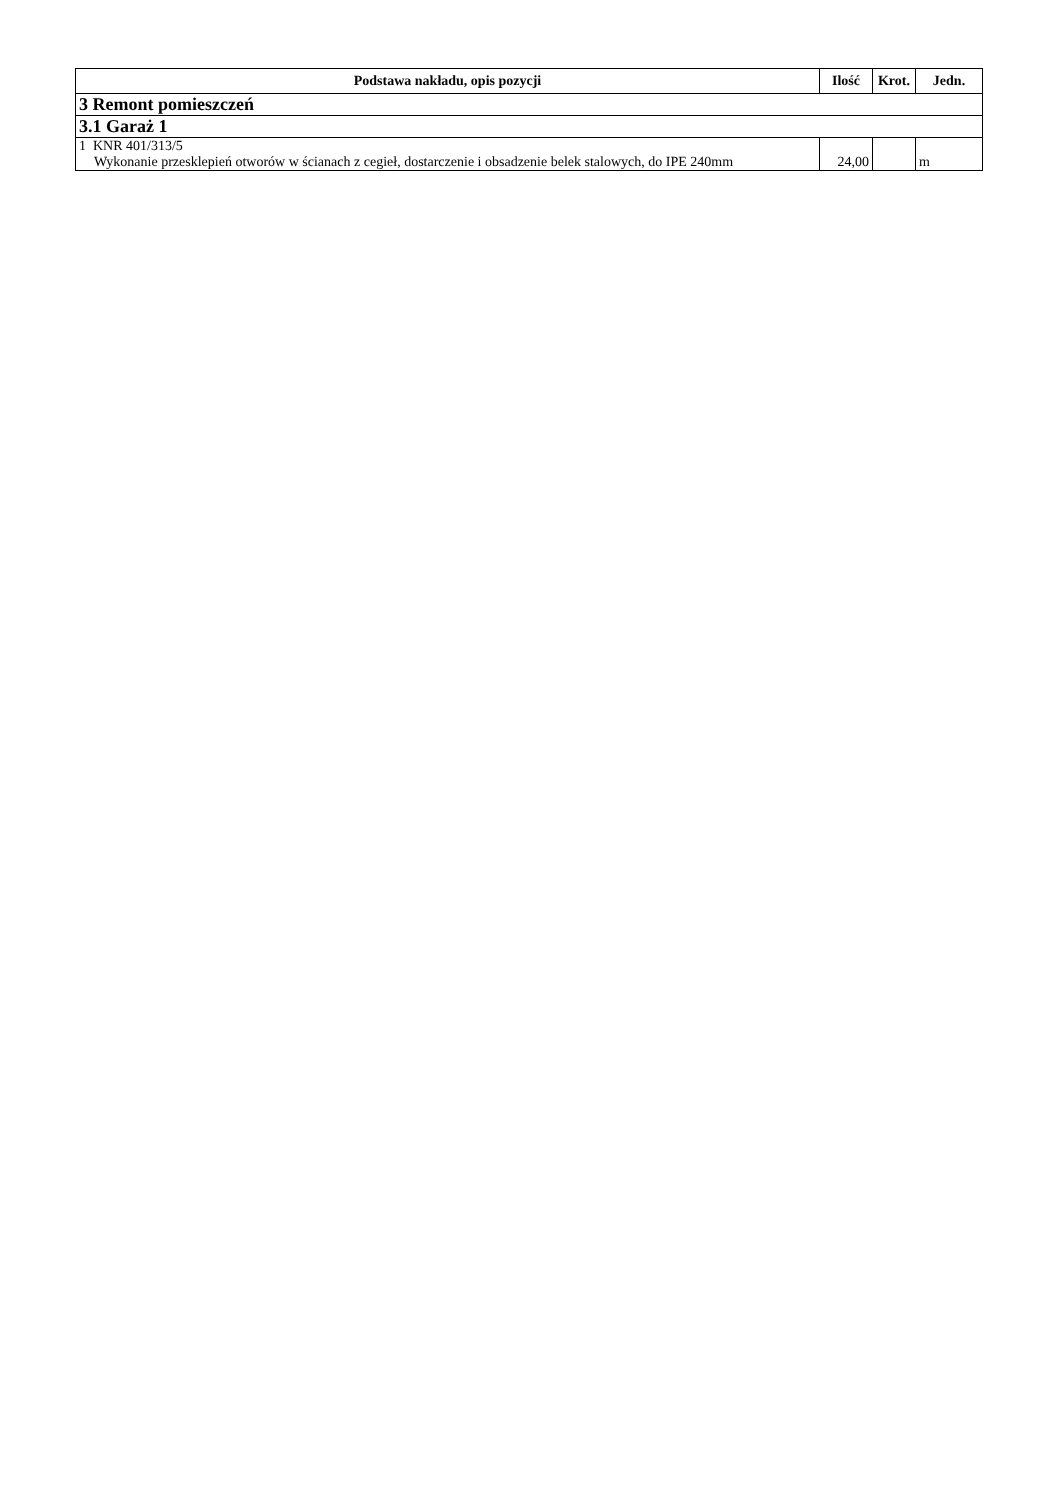| Podstawa nakładu, opis pozycji | Ilość | Krot. | Jedn. |
| --- | --- | --- | --- |
| 3 Remont pomieszczeń | | | |
| 3.1 Garaż 1 | | | |
| 1 KNR 401/313/5 Wykonanie przesklepień otworów w ścianach z cegieł, dostarczenie i obsadzenie belek stalowych, do IPE 240mm | 24,00 | | m |